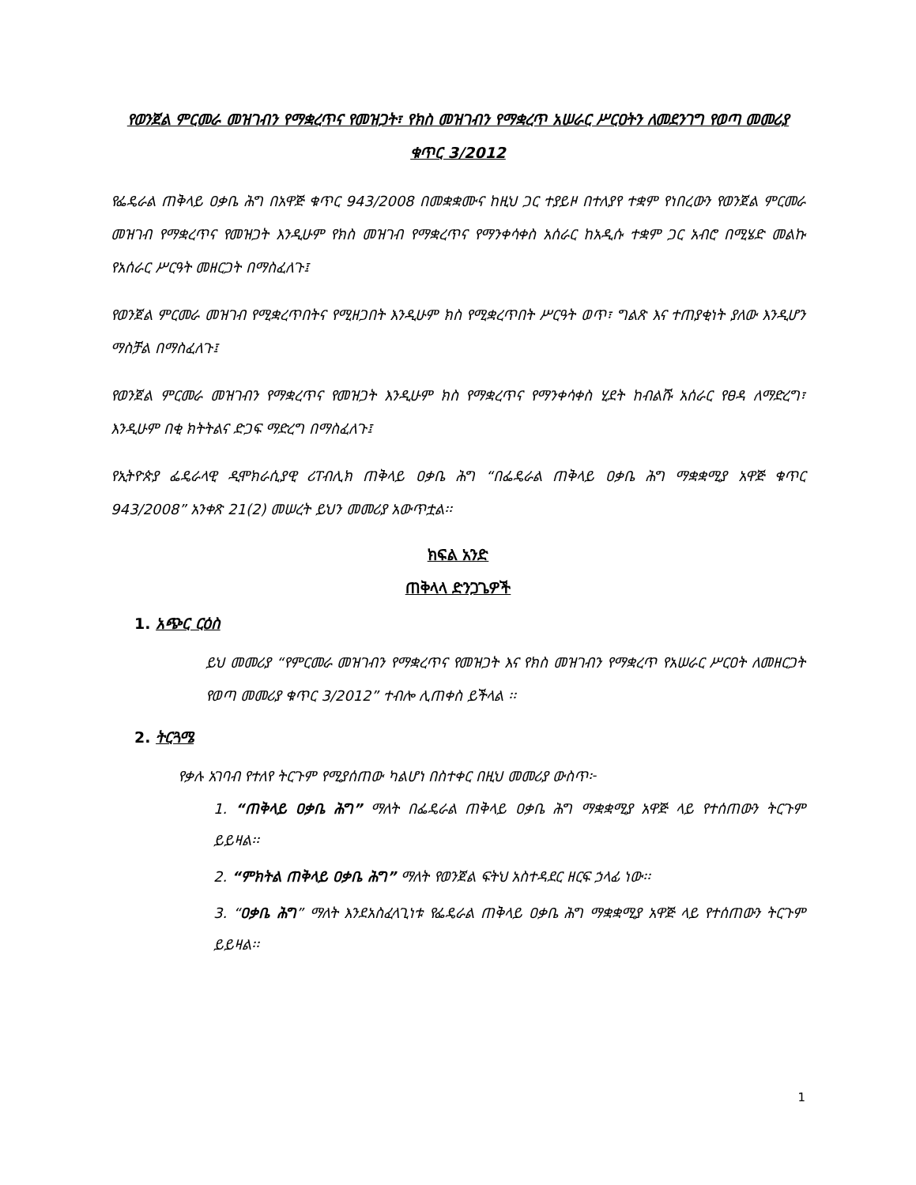የወንጀል ምርመራ መዝገብን የማቋረጥና የመዝጋት፣ የክስ መዝገብን የማቋረጥ አሠራር ሥርዐትን ለመደንገግ የወጣ መመሪያ ቁጥር 3/2012
የፌዴራል ጠቅላይ ዐቃቤ ሕግ በአዋጅ ቁጥር 943/2008 በመቋቋሙና ከዚህ ጋር ተያይዞ በተለያየ ተቋም የነበረውን የወንጀል ምርመራ መዝገብ የማቋረጥና የመዝጋት እንዲሁም የክስ መዝገብ የማቋረጥና የማንቀሳቀስ አሰራር ከአዲሱ ተቋም ጋር አብሮ በሚሄድ መልኩ የአሰራር ሥርዓት መዘርጋት በማስፈለጉ፤
የወንጀል ምርመራ መዝገብ የሚቋረጥበትና የሚዘጋበት እንዲሁም ክስ የሚቋረጥበት ሥርዓት ወጥ፣ ግልጽ እና ተጠያቂነት ያለው እንዲሆን ማስቻል በማስፈለጉ፤
የወንጀል ምርመራ መዝገብን የማቋረጥና የመዝጋት እንዲሁም ክስ የማቋረጥና የማንቀሳቀስ ሂደት ከብልሹ አሰራር የፀዳ ለማድረግ፣ እንዲሁም በቂ ክትትልና ድጋፍ ማድረግ በማስፈለጉ፤
የኢትዮጵያ ፌዴራላዊ ዲሞክራሲያዊ ሪፐብሊክ ጠቅላይ ዐቃቤ ሕግ “በፌዴራል ጠቅላይ ዐቃቤ ሕግ ማቋቋሚያ አዋጅ ቁጥር 943/2008” አንቀጽ 21(2) መሠረት ይህን መመሪያ አውጥቷል፡፡
ክፍል አንድ
ጠቅላላ ድንጋጌዎች
1. አጭር ርዕስ
ይህ መመሪያ “የምርመራ መዝገብን የማቋረጥና የመዝጋት እና የክስ መዝገብን የማቋረጥ የአሠራር ሥርዐት ለመዘርጋት የወጣ መመሪያ ቁጥር 3/2012” ተብሎ ሊጠቀስ ይችላል ፡፡
2. ትርጓሜ
የቃሉ አገባብ የተለየ ትርጉም የሚያሰጠው ካልሆነ በስተቀር በዚህ መመሪያ ውስጥ፦
1. “ጠቅላይ ዐቃቤ ሕግ” ማለት በፌዴራል ጠቅላይ ዐቃቤ ሕግ ማቋቋሚያ አዋጅ ላይ የተሰጠውን ትርጉም ይይዛል፡፡
2. “ምክትል ጠቅላይ ዐቃቤ ሕግ” ማለት የወንጀል ፍትህ አስተዳደር ዘርፍ ኃላፊ ነው፡፡
3. “ዐቃቤ ሕግ” ማለት እንደአስፈላጊነቱ የፌዴራል ጠቅላይ ዐቃቤ ሕግ ማቋቋሚያ አዋጅ ላይ የተሰጠውን ትርጉም ይይዛል፡፡
1